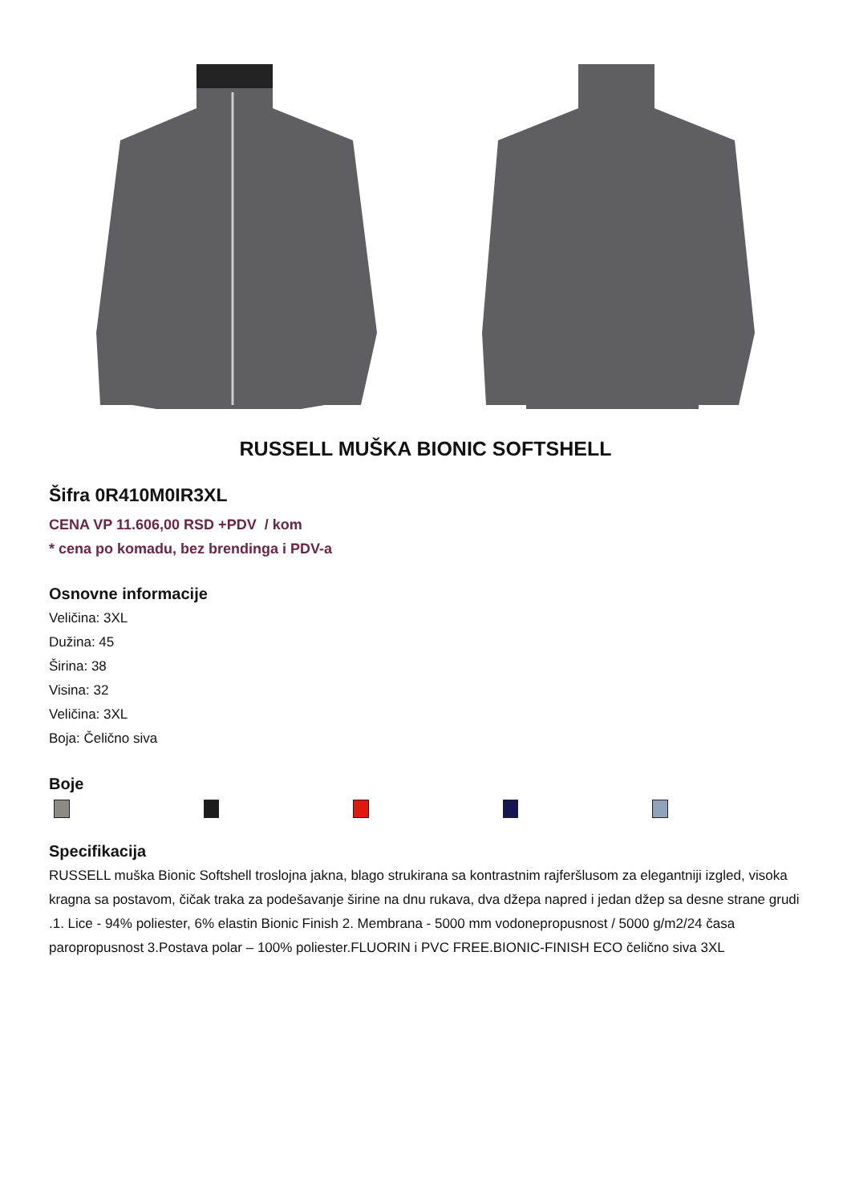RUSSELL MUŠKA BIONIC SOFTSHELL
Šifra 0R410M0IR3XL
CENA VP 11.606,00 RSD +PDV / kom
* cena po komadu, bez brendinga i PDV-a
Osnovne informacije
Veličina: 3XL
Dužina: 45
Širina: 38
Visina: 32
Veličina: 3XL
Boja: Čelično siva
Boje
Specifikacija
RUSSELL muška Bionic Softshell troslojna jakna, blago strukirana sa kontrastnim rajferšlusom za elegantniji izgled, visoka kragna sa postavom, čičak traka za podešavanje širine na dnu rukava, dva džepa napred i jedan džep sa desne strane grudi .1. Lice - 94% poliester, 6% elastin Bionic Finish 2. Membrana - 5000 mm vodonepropusnost / 5000 g/m2/24 časa paropropusnost 3.Postava polar – 100% poliester.FLUORIN i PVC FREE.BIONIC-FINISH ECO čelično siva 3XL